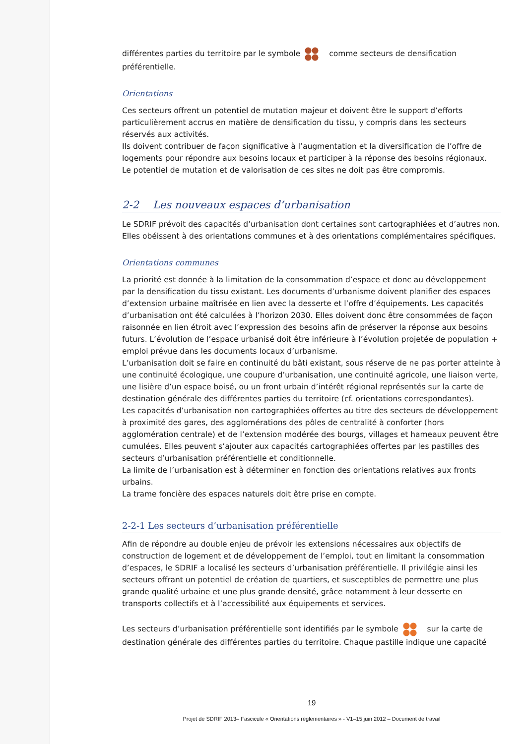différentes parties du territoire par le symbole comme secteurs de densification préférentielle.
Orientations
Ces secteurs offrent un potentiel de mutation majeur et doivent être le support d’efforts particulièrement accrus en matière de densification du tissu, y compris dans les secteurs réservés aux activités.
Ils doivent contribuer de façon significative à l’augmentation et la diversification de l’offre de logements pour répondre aux besoins locaux et participer à la réponse des besoins régionaux.
Le potentiel de mutation et de valorisation de ces sites ne doit pas être compromis.
2-2 Les nouveaux espaces d’urbanisation
Le SDRIF prévoit des capacités d’urbanisation dont certaines sont cartographiées et d’autres non. Elles obéissent à des orientations communes et à des orientations complémentaires spécifiques.
Orientations communes
La priorité est donnée à la limitation de la consommation d’espace et donc au développement par la densification du tissu existant. Les documents d’urbanisme doivent planifier des espaces d’extension urbaine maîtrisée en lien avec la desserte et l’offre d’équipements. Les capacités d’urbanisation ont été calculées à l’horizon 2030. Elles doivent donc être consommées de façon raisonnée en lien étroit avec l’expression des besoins afin de préserver la réponse aux besoins futurs. L’évolution de l’espace urbanisé doit être inférieure à l’évolution projetée de population + emploi prévue dans les documents locaux d’urbanisme.
L’urbanisation doit se faire en continuité du bâti existant, sous réserve de ne pas porter atteinte à une continuité écologique, une coupure d’urbanisation, une continuité agricole, une liaison verte, une lisière d’un espace boisé, ou un front urbain d’intérêt régional représentés sur la carte de destination générale des différentes parties du territoire (cf. orientations correspondantes).
Les capacités d’urbanisation non cartographiées offertes au titre des secteurs de développement à proximité des gares, des agglomérations des pôles de centralité à conforter (hors agglomération centrale) et de l’extension modérée des bourgs, villages et hameaux peuvent être cumulées. Elles peuvent s’ajouter aux capacités cartographiées offertes par les pastilles des secteurs d’urbanisation préférentielle et conditionnelle.
La limite de l’urbanisation est à déterminer en fonction des orientations relatives aux fronts urbains.
La trame foncière des espaces naturels doit être prise en compte.
2-2-1 Les secteurs d’urbanisation préférentielle
Afin de répondre au double enjeu de prévoir les extensions nécessaires aux objectifs de construction de logement et de développement de l’emploi, tout en limitant la consommation d’espaces, le SDRIF a localisé les secteurs d’urbanisation préférentielle. Il privilégie ainsi les secteurs offrant un potentiel de création de quartiers, et susceptibles de permettre une plus grande qualité urbaine et une plus grande densité, grâce notamment à leur desserte en transports collectifs et à l’accessibilité aux équipements et services.
Les secteurs d’urbanisation préférentielle sont identifiés par le symbole sur la carte de destination générale des différentes parties du territoire. Chaque pastille indique une capacité
19
Projet de SDRIF 2013– Fascicule « Orientations réglementaires » - V1–15 juin 2012 – Document de travail